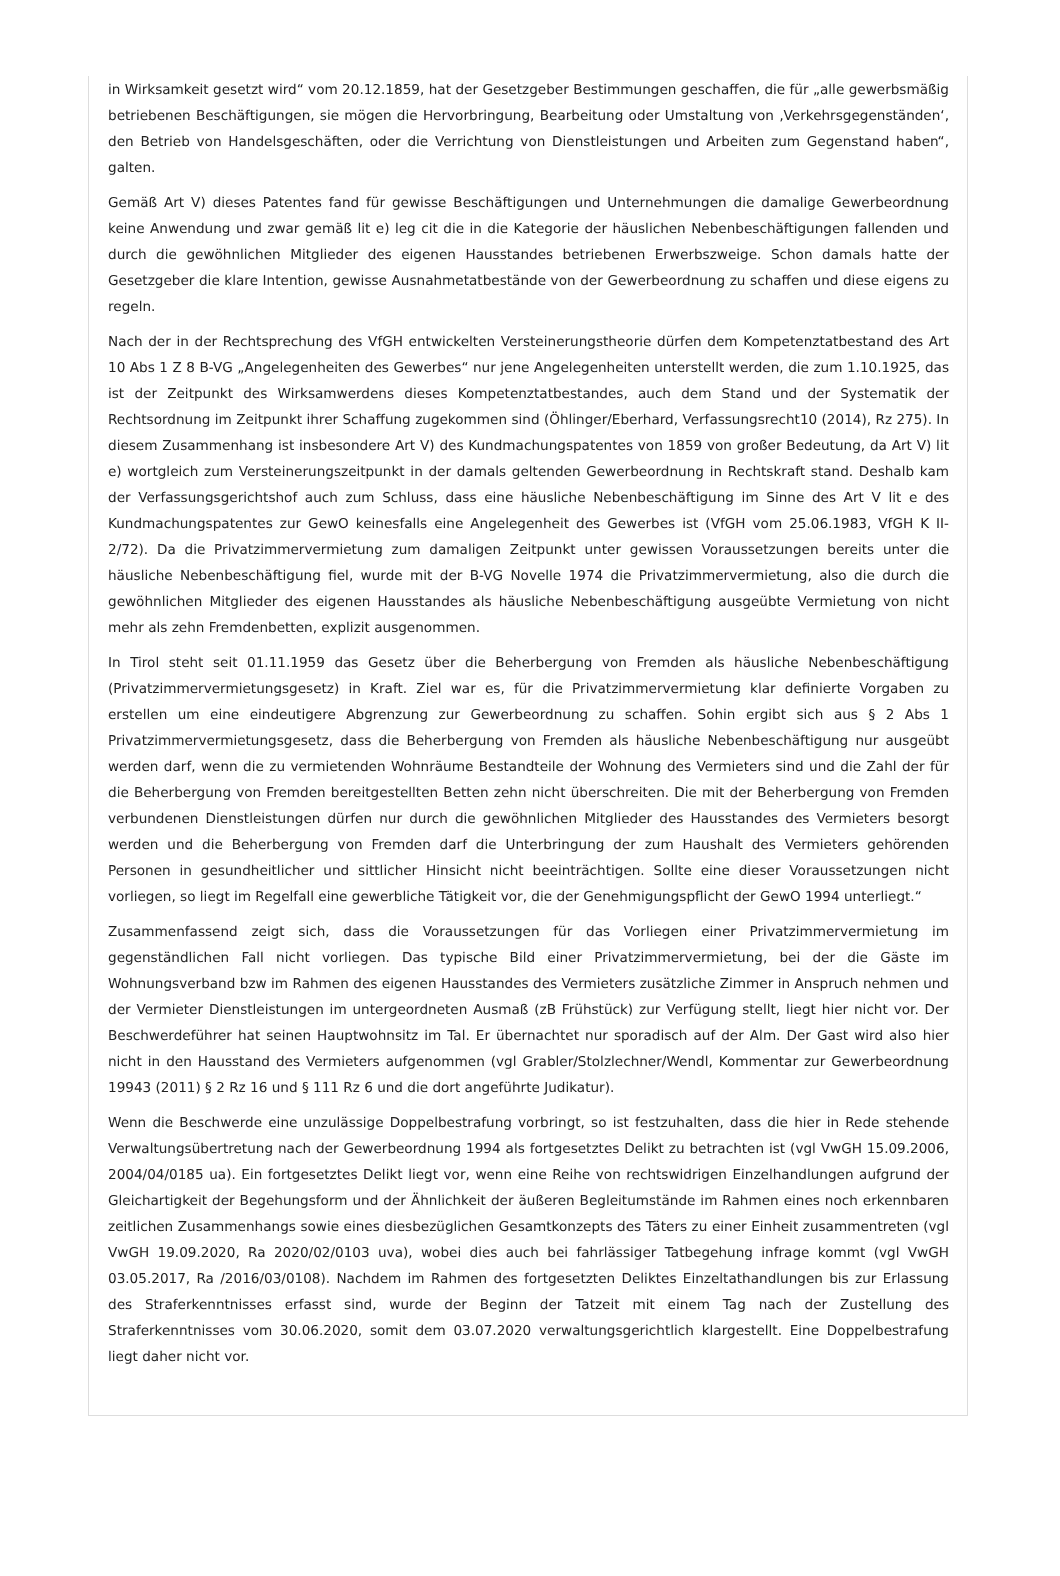in Wirksamkeit gesetzt wird“ vom 20.12.1859, hat der Gesetzgeber Bestimmungen geschaffen, die für „alle gewerbsmäßig betriebenen Beschäftigungen, sie mögen die Hervorbringung, Bearbeitung oder Umstaltung von ‚Verkehrsgegenständen‘, den Betrieb von Handelsgeschäften, oder die Verrichtung von Dienstleistungen und Arbeiten zum Gegenstand haben“, galten.
Gemäß Art V) dieses Patentes fand für gewisse Beschäftigungen und Unternehmungen die damalige Gewerbeordnung keine Anwendung und zwar gemäß lit e) leg cit die in die Kategorie der häuslichen Nebenbeschäftigungen fallenden und durch die gewöhnlichen Mitglieder des eigenen Hausstandes betriebenen Erwerbszweige. Schon damals hatte der Gesetzgeber die klare Intention, gewisse Ausnahmetatbestände von der Gewerbeordnung zu schaffen und diese eigens zu regeln.
Nach der in der Rechtsprechung des VfGH entwickelten Versteinerungstheorie dürfen dem Kompetenztatbestand des Art 10 Abs 1 Z 8 B-VG „Angelegenheiten des Gewerbes“ nur jene Angelegenheiten unterstellt werden, die zum 1.10.1925, das ist der Zeitpunkt des Wirksamwerdens dieses Kompetenztatbestandes, auch dem Stand und der Systematik der Rechtsordnung im Zeitpunkt ihrer Schaffung zugekommen sind (Öhlinger/Eberhard, Verfassungsrecht10 (2014), Rz 275). In diesem Zusammenhang ist insbesondere Art V) des Kundmachungspatentes von 1859 von großer Bedeutung, da Art V) lit e) wortgleich zum Versteinerungszeitpunkt in der damals geltenden Gewerbeordnung in Rechtskraft stand. Deshalb kam der Verfassungsgerichtshof auch zum Schluss, dass eine häusliche Nebenbeschäftigung im Sinne des Art V lit e des Kundmachungspatentes zur GewO keinesfalls eine Angelegenheit des Gewerbes ist (VfGH vom 25.06.1983, VfGH K II-2/72). Da die Privatzimmervermietung zum damaligen Zeitpunkt unter gewissen Voraussetzungen bereits unter die häusliche Nebenbeschäftigung fiel, wurde mit der B-VG Novelle 1974 die Privatzimmervermietung, also die durch die gewöhnlichen Mitglieder des eigenen Hausstandes als häusliche Nebenbeschäftigung ausgeübte Vermietung von nicht mehr als zehn Fremdenbetten, explizit ausgenommen.
In Tirol steht seit 01.11.1959 das Gesetz über die Beherbergung von Fremden als häusliche Nebenbeschäftigung (Privatzimmervermietungsgesetz) in Kraft. Ziel war es, für die Privatzimmervermietung klar definierte Vorgaben zu erstellen um eine eindeutigere Abgrenzung zur Gewerbeordnung zu schaffen. Sohin ergibt sich aus § 2 Abs 1 Privatzimmervermietungsgesetz, dass die Beherbergung von Fremden als häusliche Nebenbeschäftigung nur ausgeübt werden darf, wenn die zu vermietenden Wohnräume Bestandteile der Wohnung des Vermieters sind und die Zahl der für die Beherbergung von Fremden bereitgestellten Betten zehn nicht überschreiten. Die mit der Beherbergung von Fremden verbundenen Dienstleistungen dürfen nur durch die gewöhnlichen Mitglieder des Hausstandes des Vermieters besorgt werden und die Beherbergung von Fremden darf die Unterbringung der zum Haushalt des Vermieters gehörenden Personen in gesundheitlicher und sittlicher Hinsicht nicht beeinträchtigen. Sollte eine dieser Voraussetzungen nicht vorliegen, so liegt im Regelfall eine gewerbliche Tätigkeit vor, die der Genehmigungspflicht der GewO 1994 unterliegt.“
Zusammenfassend zeigt sich, dass die Voraussetzungen für das Vorliegen einer Privatzimmervermietung im gegenständlichen Fall nicht vorliegen. Das typische Bild einer Privatzimmervermietung, bei der die Gäste im Wohnungsverband bzw im Rahmen des eigenen Hausstandes des Vermieters zusätzliche Zimmer in Anspruch nehmen und der Vermieter Dienstleistungen im untergeordneten Ausmaß (zB Frühstück) zur Verfügung stellt, liegt hier nicht vor. Der Beschwerdeführer hat seinen Hauptwohnsitz im Tal. Er übernachtet nur sporadisch auf der Alm. Der Gast wird also hier nicht in den Hausstand des Vermieters aufgenommen (vgl Grabler/Stolzlechner/Wendl, Kommentar zur Gewerbeordnung 19943 (2011) § 2 Rz 16 und § 111 Rz 6 und die dort angeführte Judikatur).
Wenn die Beschwerde eine unzulässige Doppelbestrafung vorbringt, so ist festzuhalten, dass die hier in Rede stehende Verwaltungsübertretung nach der Gewerbeordnung 1994 als fortgesetztes Delikt zu betrachten ist (vgl VwGH 15.09.2006, 2004/04/0185 ua). Ein fortgesetztes Delikt liegt vor, wenn eine Reihe von rechtswidrigen Einzelhandlungen aufgrund der Gleichartigkeit der Begehungsform und der Ähnlichkeit der äußeren Begleitumstände im Rahmen eines noch erkennbaren zeitlichen Zusammenhangs sowie eines diesbezüglichen Gesamtkonzepts des Täters zu einer Einheit zusammentreten (vgl VwGH 19.09.2020, Ra 2020/02/0103 uva), wobei dies auch bei fahrlässiger Tatbegehung infrage kommt (vgl VwGH 03.05.2017, Ra /2016/03/0108). Nachdem im Rahmen des fortgesetzten Deliktes Einzeltathandlungen bis zur Erlassung des Straferkenntnisses erfasst sind, wurde der Beginn der Tatzeit mit einem Tag nach der Zustellung des Straferkenntnisses vom 30.06.2020, somit dem 03.07.2020 verwaltungsgerichtlich klargestellt. Eine Doppelbestrafung liegt daher nicht vor.